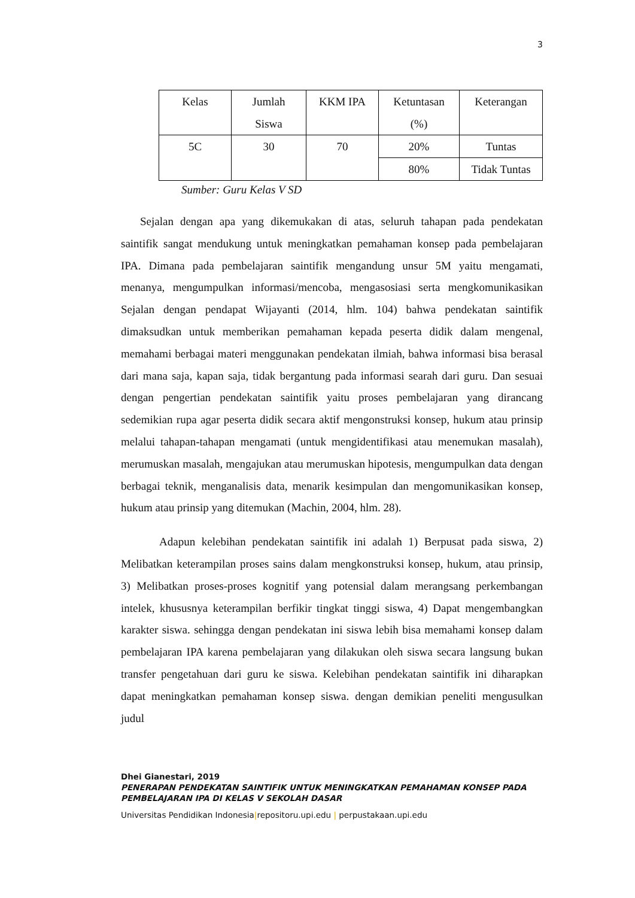3
| Kelas | Jumlah Siswa | KKM IPA | Ketuntasan (%) | Keterangan |
| 5C | 30 | 70 | 20% | Tuntas |
| | | | 80% | Tidak Tuntas |
Sumber: Guru Kelas V SD
Sejalan dengan apa yang dikemukakan di atas, seluruh tahapan pada pendekatan saintifik sangat mendukung untuk meningkatkan pemahaman konsep pada pembelajaran IPA. Dimana pada pembelajaran saintifik mengandung unsur 5M yaitu mengamati, menanya, mengumpulkan informasi/mencoba, mengasosiasi serta mengkomunikasikan Sejalan dengan pendapat Wijayanti (2014, hlm. 104) bahwa pendekatan saintifik dimaksudkan untuk memberikan pemahaman kepada peserta didik dalam mengenal, memahami berbagai materi menggunakan pendekatan ilmiah, bahwa informasi bisa berasal dari mana saja, kapan saja, tidak bergantung pada informasi searah dari guru. Dan sesuai dengan pengertian pendekatan saintifik yaitu proses pembelajaran yang dirancang sedemikian rupa agar peserta didik secara aktif mengonstruksi konsep, hukum atau prinsip melalui tahapan-tahapan mengamati (untuk mengidentifikasi atau menemukan masalah), merumuskan masalah, mengajukan atau merumuskan hipotesis, mengumpulkan data dengan berbagai teknik, menganalisis data, menarik kesimpulan dan mengomunikasikan konsep, hukum atau prinsip yang ditemukan (Machin, 2004, hlm. 28).
Adapun kelebihan pendekatan saintifik ini adalah 1) Berpusat pada siswa, 2) Melibatkan keterampilan proses sains dalam mengkonstruksi konsep, hukum, atau prinsip, 3) Melibatkan proses-proses kognitif yang potensial dalam merangsang perkembangan intelek, khususnya keterampilan berfikir tingkat tinggi siswa, 4) Dapat mengembangkan karakter siswa. sehingga dengan pendekatan ini siswa lebih bisa memahami konsep dalam pembelajaran IPA karena pembelajaran yang dilakukan oleh siswa secara langsung bukan transfer pengetahuan dari guru ke siswa. Kelebihan pendekatan saintifik ini diharapkan dapat meningkatkan pemahaman konsep siswa. dengan demikian peneliti mengusulkan judul
Dhei Gianestari, 2019
PENERAPAN PENDEKATAN SAINTIFIK UNTUK MENINGKATKAN PEMAHAMAN KONSEP PADA PEMBELAJARAN IPA DI KELAS V SEKOLAH DASAR
Universitas Pendidikan Indonesia|repositoru.upi.edu | perpustakaan.upi.edu